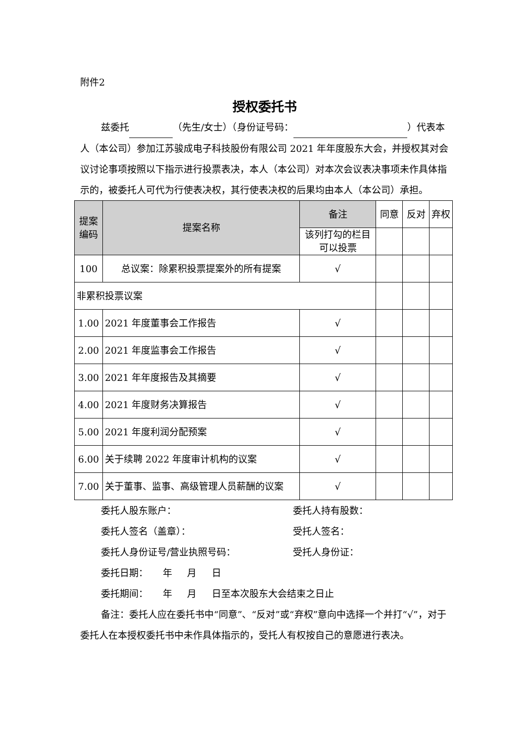附件2
授权委托书
兹委托 （先生/女士）（身份证号码： ）代表本人（本公司）参加江苏骏成电子科技股份有限公司 2021 年年度股东大会，并授权其对会议讨论事项按照以下指示进行投票表决，本人（本公司）对本次会议表决事项未作具体指示的，被委托人可代为行使表决权，其行使表决权的后果均由本人（本公司）承担。
| 提案编码 | 提案名称 | 备注 | 同意 | 反对 | 弃权 |
| | | 该列打勾的栏目可以投票 | | | |
| 100 | 总议案：除累积投票提案外的所有提案 | √ | | | |
| 非累积投票议案 | | | | | |
| 1.00 | 2021 年度董事会工作报告 | √ | | | |
| 2.00 | 2021 年度监事会工作报告 | √ | | | |
| 3.00 | 2021 年年度报告及其摘要 | √ | | | |
| 4.00 | 2021 年度财务决算报告 | √ | | | |
| 5.00 | 2021 年度利润分配预案 | √ | | | |
| 6.00 | 关于续聘 2022 年度审计机构的议案 | √ | | | |
| 7.00 | 关于董事、监事、高级管理人员薪酬的议案 | √ | | | |
委托人股东账户： 委托人持有股数：
委托人签名（盖章）： 受托人签名：
委托人身份证号/营业执照号码： 受托人身份证：
委托日期： 年 月 日
委托期间： 年 月 日至本次股东大会结束之日止
备注：委托人应在委托书中“同意”、“反对”或“弃权”意向中选择一个并打“√”，对于委托人在本授权委托书中未作具体指示的，受托人有权按自己的意愿进行表决。